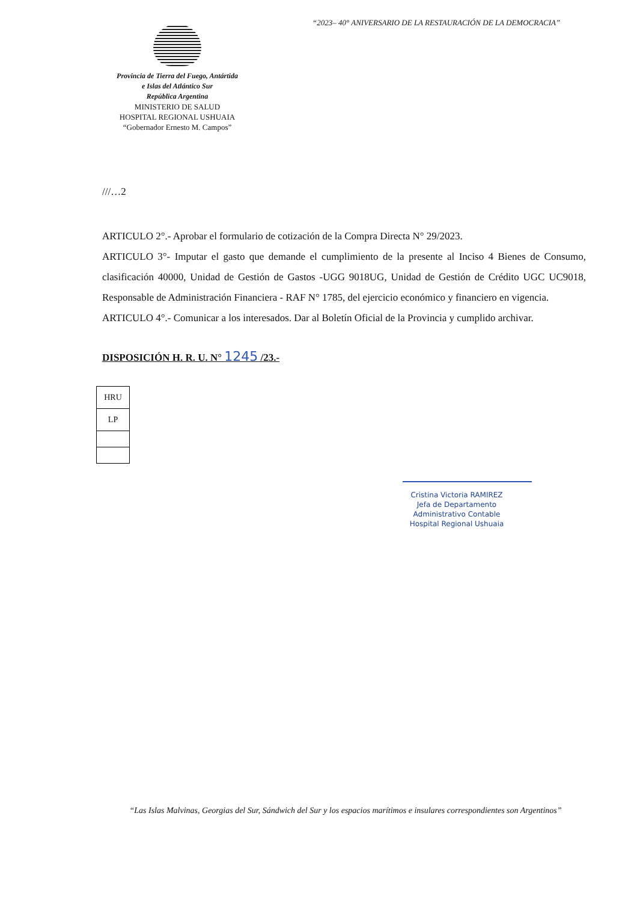“2023– 40° ANIVERSARIO DE LA RESTAURACIÓN DE LA DEMOCRACIA”
Provincia de Tierra del Fuego, Antártida
e Islas del Atlántico Sur
República Argentina
MINISTERIO DE SALUD
HOSPITAL REGIONAL USHUAIA
“Gobernador Ernesto M. Campos”
///…2
ARTICULO 2°.- Aprobar el formulario de cotización de la Compra Directa N° 29/2023.
ARTICULO 3°- Imputar el gasto que demande el cumplimiento de la presente al Inciso 4 Bienes de Consumo, clasificación 40000, Unidad de Gestión de Gastos -UGG 9018UG, Unidad de Gestión de Crédito UGC UC9018, Responsable de Administración Financiera - RAF N° 1785, del ejercicio económico y financiero en vigencia.
ARTICULO 4°.- Comunicar a los interesados. Dar al Boletín Oficial de la Provincia y cumplido archivar.
DISPOSICIÓN H. R. U. N° 1245 /23.-
| HRU |
| LP |
Cristina Victoria RAMIREZ
Jefa de Departamento
Administrativo Contable
Hospital Regional Ushuaia
“Las Islas Malvinas, Georgias del Sur, Sándwich del Sur y los espacios marítimos e insulares correspondientes son Argentinos”